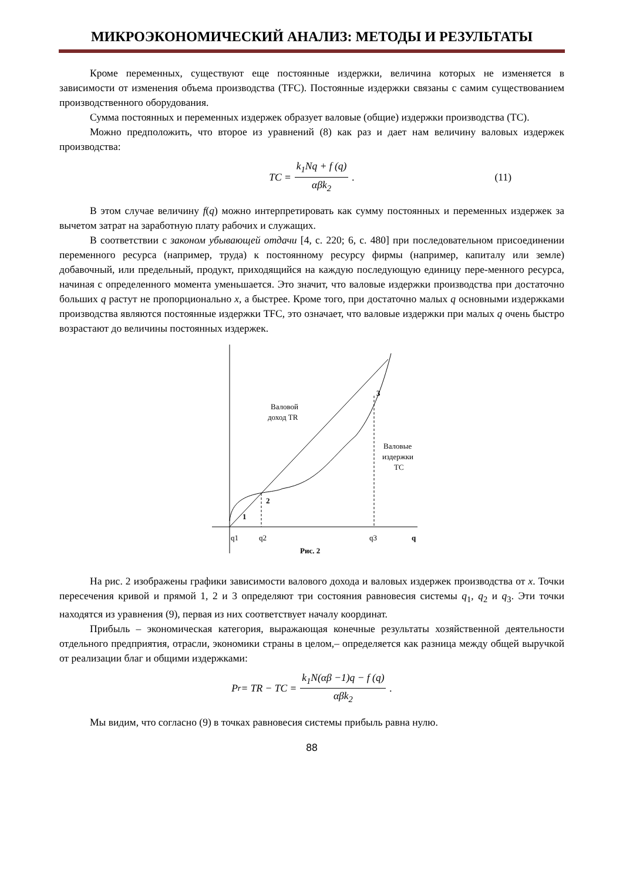МИКРОЭКОНОМИЧЕСКИЙ АНАЛИЗ: МЕТОДЫ И РЕЗУЛЬТАТЫ
Кроме переменных, существуют еще постоянные издержки, величина которых не изменяется в зависимости от изменения объема производства (TFC). Постоянные издержки связаны с самим существованием производственного оборудования.
Сумма постоянных и переменных издержек образует валовые (общие) издержки производства (TC).
Можно предположить, что второе из уравнений (8) как раз и дает нам величину валовых издержек производства:
TC = k<sub>1</sub>Nq + f (q) αβk<sub>2</sub>. (11)
В этом случае величину f(q) можно интерпретировать как сумму постоянных и переменных издержек за вычетом затрат на заработную плату рабочих и служащих.
В соответствии с законом убывающей отдачи [4, с. 220; 6, с. 480] при последовательном присоединении переменного ресурса (например, труда) к постоянному ресурсу фирмы (например, капиталу или земле) добавочный, или предельный, продукт, приходящийся на каждую последующую единицу пере-менного ресурса, начиная с определенного момента уменьшается. Это значит, что валовые издержки производства при достаточно больших q растут не пропорционально x, а быстрее. Кроме того, при достаточно малых q основными издержками производства являются постоянные издержки TFC, это означает, что валовые издержки при малых q очень быстро возрастают до величины постоянных издержек.
Валовой
доход TR
Валовые
издержки
TC
3
2
1
q1
q2
q3
q
Рис. 2
На рис. 2 изображены графики зависимости валового дохода и валовых издержек производства от x. Точки пересечения кривой и прямой 1, 2 и 3 определяют три состояния равновесия системы q<sub>1</sub>, q<sub>2</sub> и q<sub>3</sub>. Эти точки находятся из уравнения (9), первая из них соответствует началу координат.
Прибыль – экономическая категория, выражающая конечные результаты хозяйственной деятельности отдельного предприятия, отрасли, экономики страны в целом,– определяется как разница между общей выручкой от реализации благ и общими издержками:
P<sub>r</sub> = TR − TC = k<sub>1</sub>N(αβ −1)q − f (q) αβk<sub>2</sub>.
Мы видим, что согласно (9) в точках равновесия системы прибыль равна нулю.
88